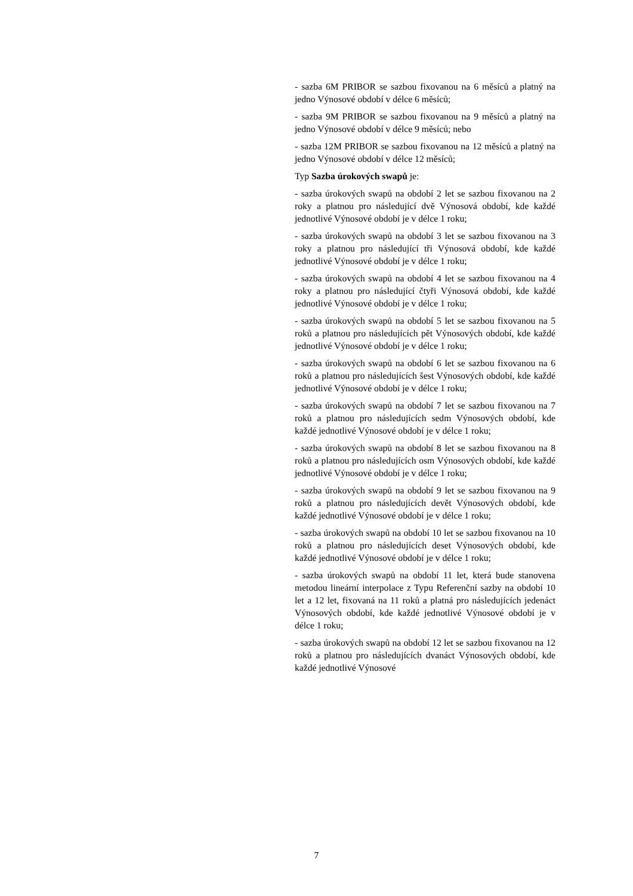- sazba 6M PRIBOR se sazbou fixovanou na 6 měsíců a platný na jedno Výnosové období v délce 6 měsíců;
- sazba 9M PRIBOR se sazbou fixovanou na 9 měsíců a platný na jedno Výnosové období v délce 9 měsíců; nebo
- sazba 12M PRIBOR se sazbou fixovanou na 12 měsíců a platný na jedno Výnosové období v délce 12 měsíců;
Typ Sazba úrokových swapů je:
- sazba úrokových swapů na období 2 let se sazbou fixovanou na 2 roky a platnou pro následující dvě Výnosová období, kde každé jednotlivé Výnosové období je v délce 1 roku;
- sazba úrokových swapů na období 3 let se sazbou fixovanou na 3 roky a platnou pro následující tři Výnosová období, kde každé jednotlivé Výnosové období je v délce 1 roku;
- sazba úrokových swapů na období 4 let se sazbou fixovanou na 4 roky a platnou pro následující čtyři Výnosová období, kde každé jednotlivé Výnosové období je v délce 1 roku;
- sazba úrokových swapů na období 5 let se sazbou fixovanou na 5 roků a platnou pro následujících pět Výnosových období, kde každé jednotlivé Výnosové období je v délce 1 roku;
- sazba úrokových swapů na období 6 let se sazbou fixovanou na 6 roků a platnou pro následujících šest Výnosových období, kde každé jednotlivé Výnosové období je v délce 1 roku;
- sazba úrokových swapů na období 7 let se sazbou fixovanou na 7 roků a platnou pro následujících sedm Výnosových období, kde každé jednotlivé Výnosové období je v délce 1 roku;
- sazba úrokových swapů na období 8 let se sazbou fixovanou na 8 roků a platnou pro následujících osm Výnosových období, kde každé jednotlivé Výnosové období je v délce 1 roku;
- sazba úrokových swapů na období 9 let se sazbou fixovanou na 9 roků a platnou pro následujících devět Výnosových období, kde každé jednotlivé Výnosové období je v délce 1 roku;
- sazba úrokových swapů na období 10 let se sazbou fixovanou na 10 roků a platnou pro následujících deset Výnosových období, kde každé jednotlivé Výnosové období je v délce 1 roku;
- sazba úrokových swapů na období 11 let, která bude stanovena metodou lineární interpolace z Typu Referenční sazby na období 10 let a 12 let, fixovaná na 11 roků a platná pro následujících jedenáct Výnosových období, kde každé jednotlivé Výnosové období je v délce 1 roku;
- sazba úrokových swapů na období 12 let se sazbou fixovanou na 12 roků a platnou pro následujících dvanáct Výnosových období, kde každé jednotlivé Výnosové
7